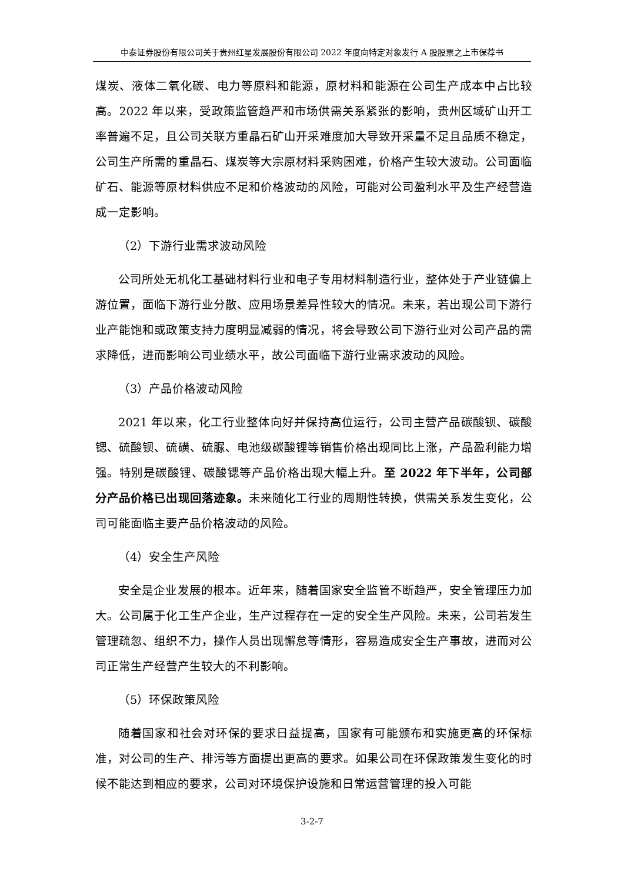中泰证券股份有限公司关于贵州红星发展股份有限公司 2022 年度向特定对象发行 A 股股票之上市保荐书
煤炭、液体二氧化碳、电力等原料和能源，原材料和能源在公司生产成本中占比较高。2022 年以来，受政策监管趋严和市场供需关系紧张的影响，贵州区域矿山开工率普遍不足，且公司关联方重晶石矿山开采难度加大导致开采量不足且品质不稳定，公司生产所需的重晶石、煤炭等大宗原材料采购困难，价格产生较大波动。公司面临矿石、能源等原材料供应不足和价格波动的风险，可能对公司盈利水平及生产经营造成一定影响。
（2）下游行业需求波动风险
公司所处无机化工基础材料行业和电子专用材料制造行业，整体处于产业链偏上游位置，面临下游行业分散、应用场景差异性较大的情况。未来，若出现公司下游行业产能饱和或政策支持力度明显减弱的情况，将会导致公司下游行业对公司产品的需求降低，进而影响公司业绩水平，故公司面临下游行业需求波动的风险。
（3）产品价格波动风险
2021 年以来，化工行业整体向好并保持高位运行，公司主营产品碳酸钡、碳酸锶、硫酸钡、硫磺、硫脲、电池级碳酸锂等销售价格出现同比上涨，产品盈利能力增强。特别是碳酸锂、碳酸锶等产品价格出现大幅上升。至 2022 年下半年，公司部分产品价格已出现回落迹象。未来随化工行业的周期性转换，供需关系发生变化，公司可能面临主要产品价格波动的风险。
（4）安全生产风险
安全是企业发展的根本。近年来，随着国家安全监管不断趋严，安全管理压力加大。公司属于化工生产企业，生产过程存在一定的安全生产风险。未来，公司若发生管理疏忽、组织不力，操作人员出现懈怠等情形，容易造成安全生产事故，进而对公司正常生产经营产生较大的不利影响。
（5）环保政策风险
随着国家和社会对环保的要求日益提高，国家有可能颁布和实施更高的环保标准，对公司的生产、排污等方面提出更高的要求。如果公司在环保政策发生变化的时候不能达到相应的要求，公司对环境保护设施和日常运营管理的投入可能
3-2-7